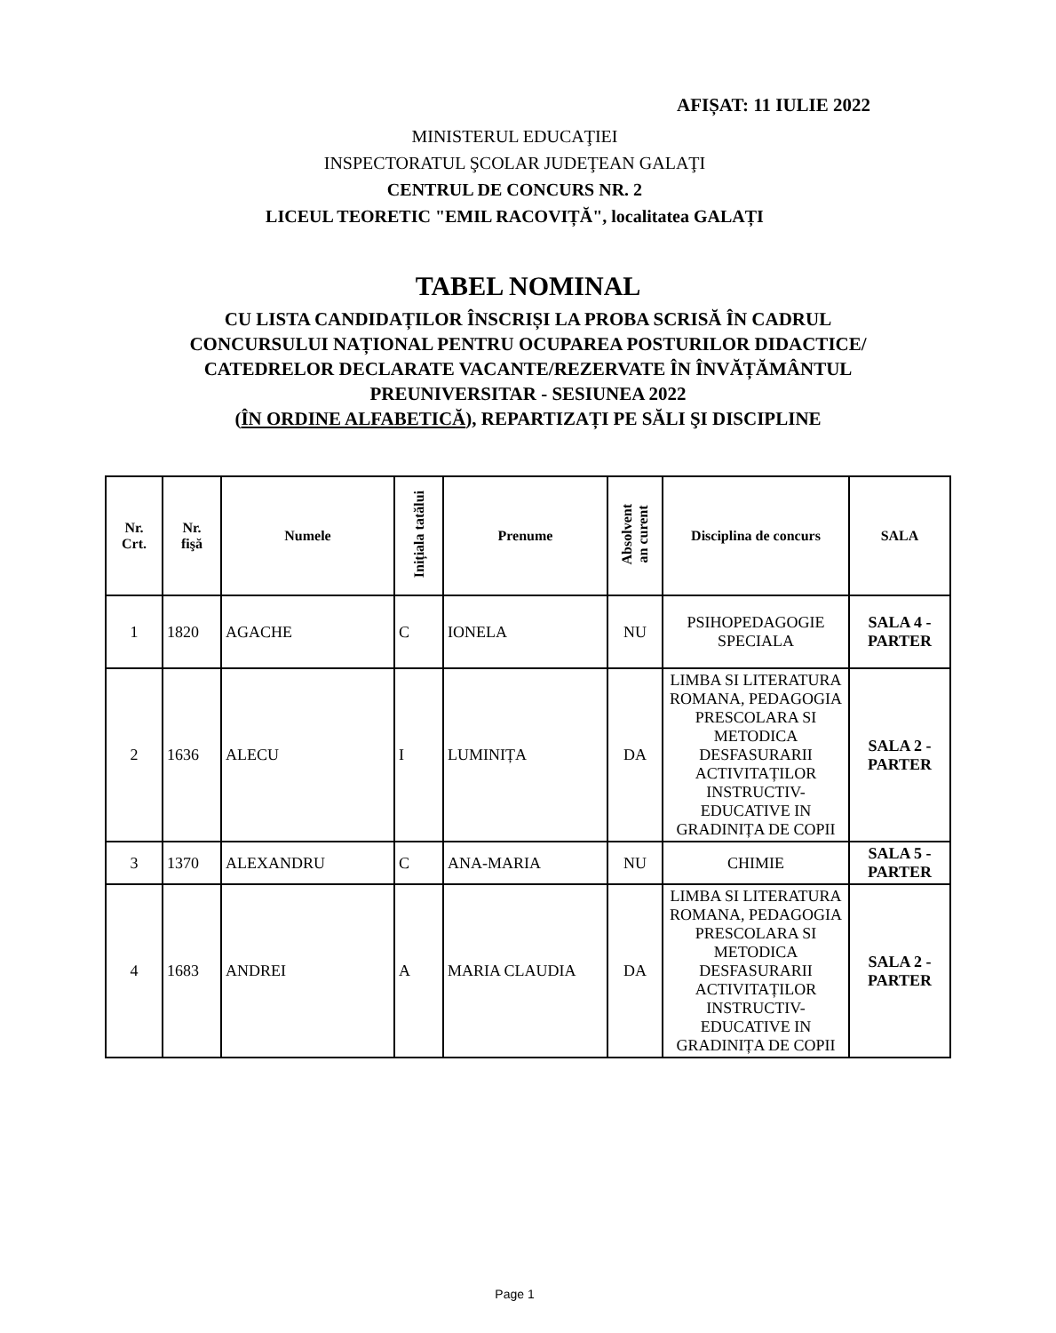AFIȘAT: 11 IULIE 2022
MINISTERUL EDUCAŢIEI
INSPECTORATUL ŞCOLAR JUDEŢEAN GALAŢI
CENTRUL DE CONCURS NR. 2
LICEUL TEORETIC "EMIL RACOVIȚĂ", localitatea GALAȚI
TABEL NOMINAL
CU LISTA CANDIDAȚILOR ÎNSCRIȘI LA PROBA SCRISĂ ÎN CADRUL
CONCURSULUI NAȚIONAL PENTRU OCUPAREA POSTURILOR DIDACTICE/
CATEDRELOR DECLARATE VACANTE/REZERVATE ÎN ÎNVĂȚĂMÂNTUL
PREUNIVERSITAR - SESIUNEA 2022
(ÎN ORDINE ALFABETICĂ), REPARTIZAȚI PE SĂLI ŞI DISCIPLINE
| Nr. Crt. | Nr. fişă | Numele | Inițiala tatălui | Prenume | Absolvent an curent | Disciplina de concurs | SALA |
| --- | --- | --- | --- | --- | --- | --- | --- |
| 1 | 1820 | AGACHE | C | IONELA | NU | PSIHOPEDAGOGIE SPECIALA | SALA 4 - PARTER |
| 2 | 1636 | ALECU | I | LUMINIȚA | DA | LIMBA SI LITERATURA ROMANA, PEDAGOGIA PRESCOLARA SI METODICA DESFASURARII ACTIVITAȚILOR INSTRUCTIV-EDUCATIVE IN GRADINIȚA DE COPII | SALA 2 - PARTER |
| 3 | 1370 | ALEXANDRU | C | ANA-MARIA | NU | CHIMIE | SALA 5 - PARTER |
| 4 | 1683 | ANDREI | A | MARIA CLAUDIA | DA | LIMBA SI LITERATURA ROMANA, PEDAGOGIA PRESCOLARA SI METODICA DESFASURARII ACTIVITAȚILOR INSTRUCTIV-EDUCATIVE IN GRADINIȚA DE COPII | SALA 2 - PARTER |
Page 1